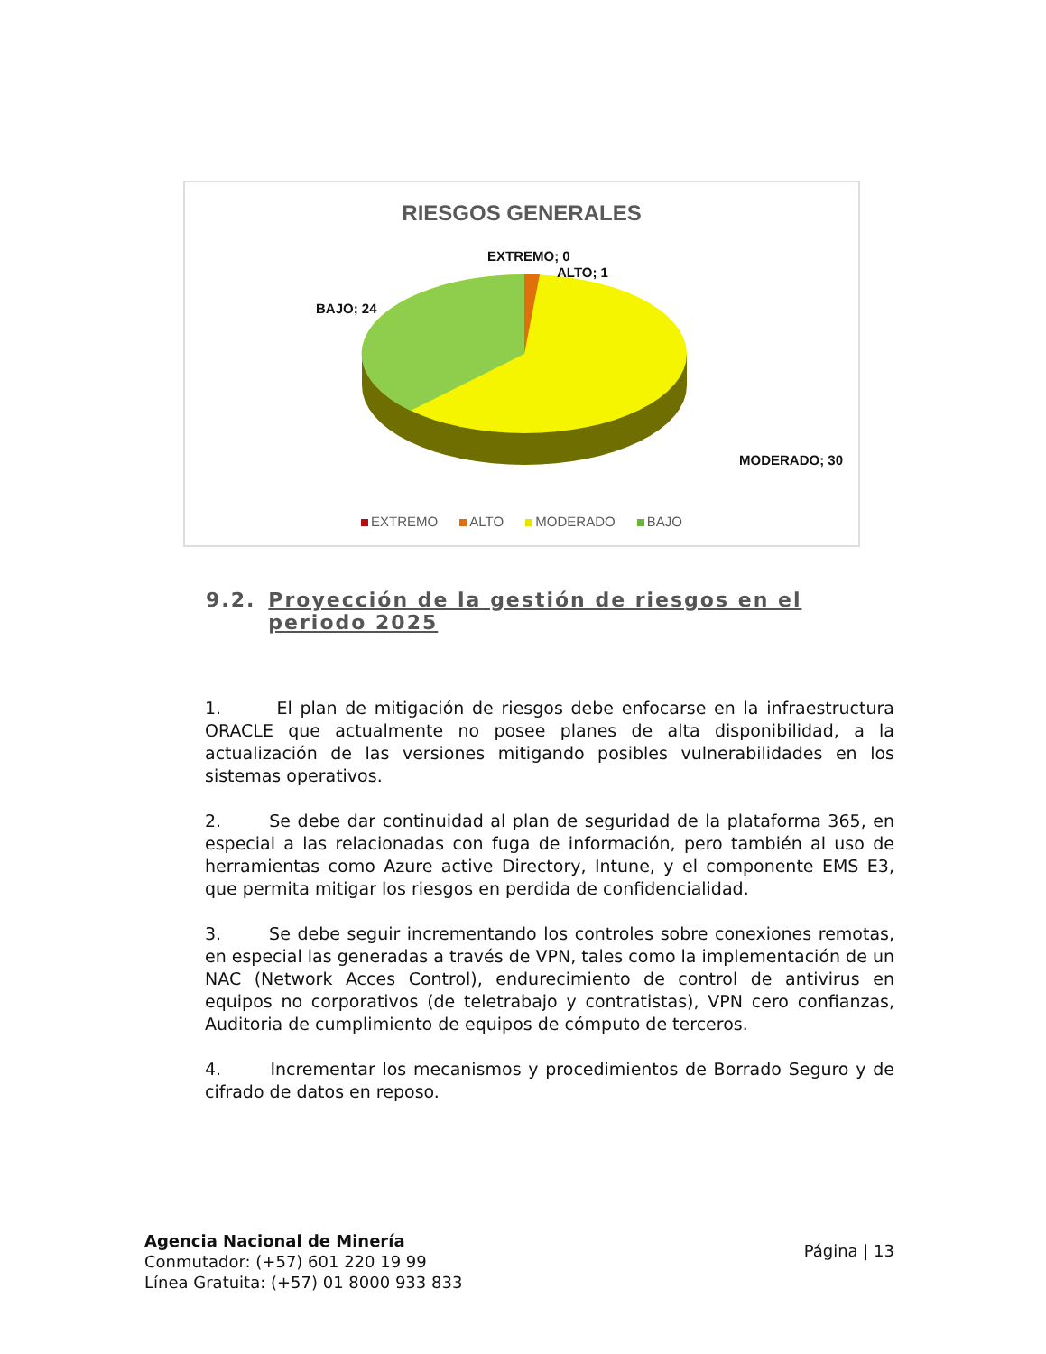RIESGOS GENERALES
EXTREMO; 0
ALTO; 1
BAJO; 24
MODERADO; 30
EXTREMO ALTO MODERADO BAJO
9.2. Proyección de la gestión de riesgos en el periodo 2025
1. El plan de mitigación de riesgos debe enfocarse en la infraestructura ORACLE que actualmente no posee planes de alta disponibilidad, a la actualización de las versiones mitigando posibles vulnerabilidades en los sistemas operativos.
2. Se debe dar continuidad al plan de seguridad de la plataforma 365, en especial a las relacionadas con fuga de información, pero también al uso de herramientas como Azure active Directory, Intune, y el componente EMS E3, que permita mitigar los riesgos en perdida de confidencialidad.
3. Se debe seguir incrementando los controles sobre conexiones remotas, en especial las generadas a través de VPN, tales como la implementación de un NAC (Network Acces Control), endurecimiento de control de antivirus en equipos no corporativos (de teletrabajo y contratistas), VPN cero confianzas, Auditoria de cumplimiento de equipos de cómputo de terceros.
4. Incrementar los mecanismos y procedimientos de Borrado Seguro y de cifrado de datos en reposo.
Agencia Nacional de Minería
Conmutador: (+57) 601 220 19 99
Línea Gratuita: (+57) 01 8000 933 833
Página | 13